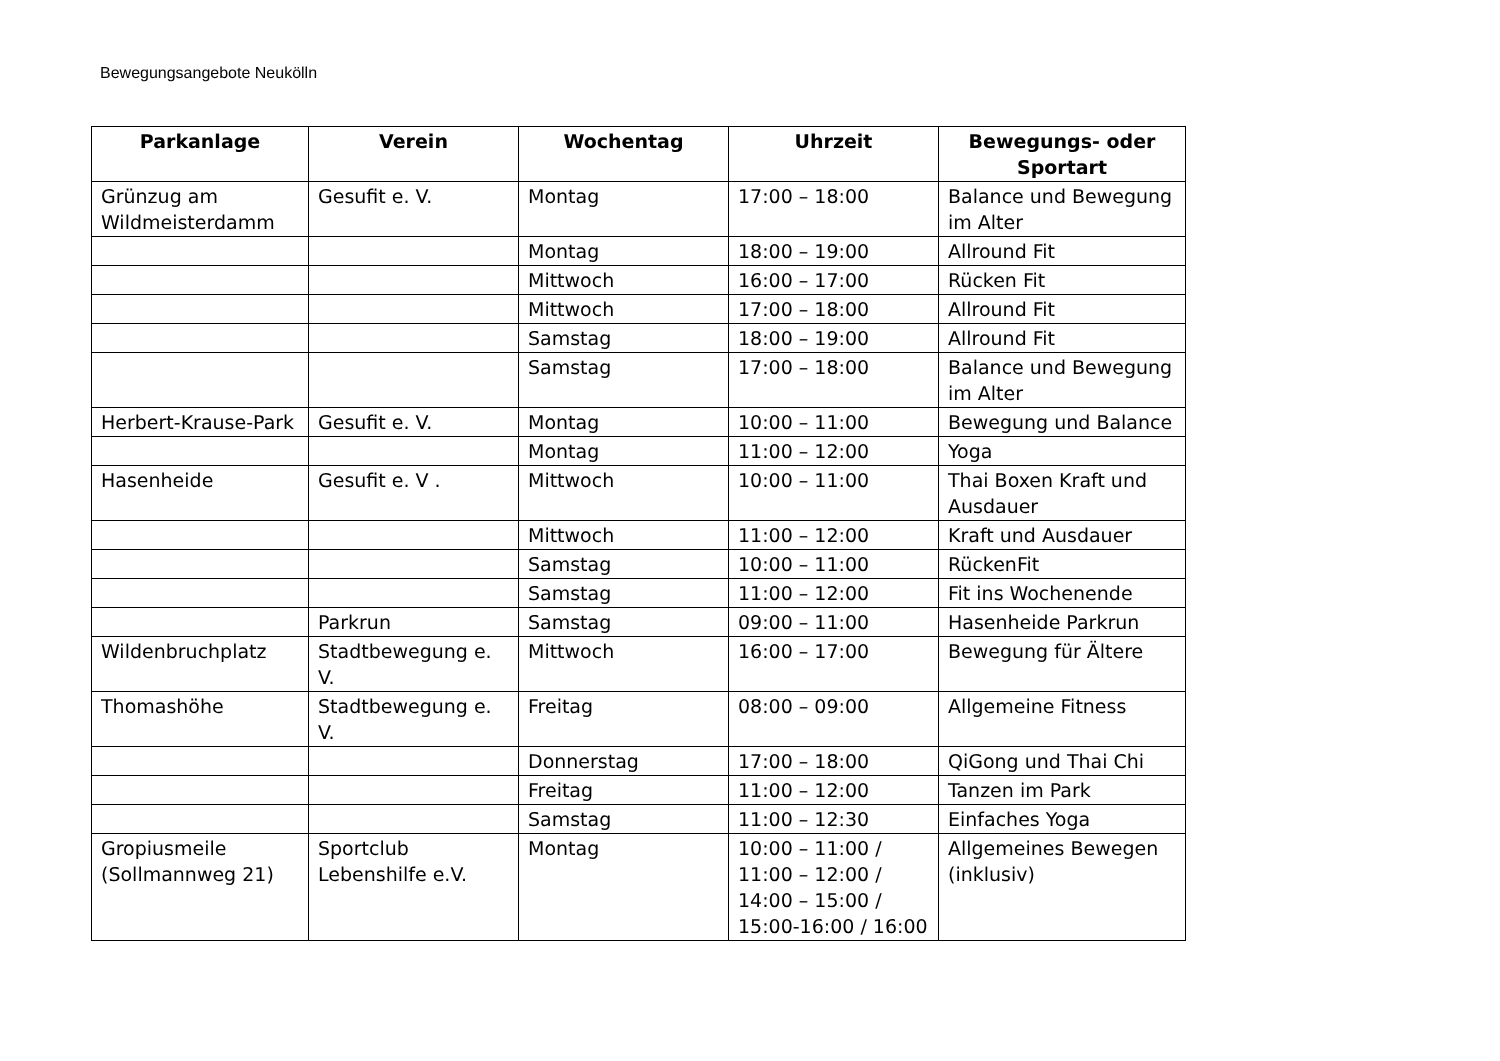Bewegungsangebote Neukölln
| Parkanlage | Verein | Wochentag | Uhrzeit | Bewegungs- oder Sportart |
| --- | --- | --- | --- | --- |
| Grünzug am Wildmeisterdamm | Gesufit e. V. | Montag | 17:00 – 18:00 | Balance und Bewegung im Alter |
| | | Montag | 18:00 – 19:00 | Allround Fit |
| | | Mittwoch | 16:00 – 17:00 | Rücken Fit |
| | | Mittwoch | 17:00 – 18:00 | Allround Fit |
| | | Samstag | 18:00 – 19:00 | Allround Fit |
| | | Samstag | 17:00 – 18:00 | Balance und Bewegung im Alter |
| Herbert-Krause-Park | Gesufit e. V. | Montag | 10:00 – 11:00 | Bewegung und Balance |
| | | Montag | 11:00 – 12:00 | Yoga |
| Hasenheide | Gesufit e. V . | Mittwoch | 10:00 – 11:00 | Thai Boxen Kraft und Ausdauer |
| | | Mittwoch | 11:00 – 12:00 | Kraft und Ausdauer |
| | | Samstag | 10:00 – 11:00 | RückenFit |
| | | Samstag | 11:00 – 12:00 | Fit ins Wochenende |
| | Parkrun | Samstag | 09:00 – 11:00 | Hasenheide Parkrun |
| Wildenbruchplatz | Stadtbewegung e. V. | Mittwoch | 16:00 – 17:00 | Bewegung für Ältere |
| Thomashöhe | Stadtbewegung e. V. | Freitag | 08:00 – 09:00 | Allgemeine Fitness |
| | | Donnerstag | 17:00 – 18:00 | QiGong und Thai Chi |
| | | Freitag | 11:00 – 12:00 | Tanzen im Park |
| | | Samstag | 11:00 – 12:30 | Einfaches Yoga |
| Gropiusmeile (Sollmannweg 21) | Sportclub Lebenshilfe e.V. | Montag | 10:00 – 11:00 / 11:00 – 12:00 / 14:00 – 15:00 / 15:00-16:00 / 16:00 | Allgemeines Bewegen (inklusiv) |